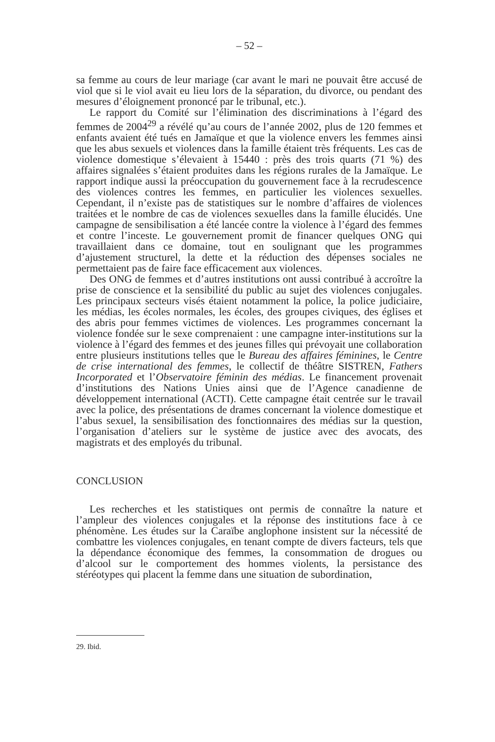– 52 –
sa femme au cours de leur mariage (car avant le mari ne pouvait être accusé de viol que si le viol avait eu lieu lors de la séparation, du divorce, ou pendant des mesures d’éloignement prononcé par le tribunal, etc.).
Le rapport du Comité sur l’élimination des discriminations à l’égard des femmes de 2004<sup>29</sup> a révélé qu’au cours de l’année 2002, plus de 120 femmes et enfants avaient été tués en Jamaïque et que la violence envers les femmes ainsi que les abus sexuels et violences dans la famille étaient très fréquents. Les cas de violence domestique s’élevaient à 15440 : près des trois quarts (71 %) des affaires signalées s’étaient produites dans les régions rurales de la Jamaïque. Le rapport indique aussi la préoccupation du gouvernement face à la recrudescence des violences contres les femmes, en particulier les violences sexuelles. Cependant, il n’existe pas de statistiques sur le nombre d’affaires de violences traitées et le nombre de cas de violences sexuelles dans la famille élucidés. Une campagne de sensibilisation a été lancée contre la violence à l’égard des femmes et contre l’inceste. Le gouvernement promit de financer quelques ONG qui travaillaient dans ce domaine, tout en soulignant que les programmes d’ajustement structurel, la dette et la réduction des dépenses sociales ne permettaient pas de faire face efficacement aux violences.
Des ONG de femmes et d’autres institutions ont aussi contribué à accroître la prise de conscience et la sensibilité du public au sujet des violences conjugales. Les principaux secteurs visés étaient notamment la police, la police judiciaire, les médias, les écoles normales, les écoles, des groupes civiques, des églises et des abris pour femmes victimes de violences. Les programmes concernant la violence fondée sur le sexe comprenaient : une campagne inter-institutions sur la violence à l’égard des femmes et des jeunes filles qui prévoyait une collaboration entre plusieurs institutions telles que le Bureau des affaires féminines, le Centre de crise international des femmes, le collectif de théâtre SISTREN, Fathers Incorporated et l’Observatoire féminin des médias. Le financement provenait d’institutions des Nations Unies ainsi que de l’Agence canadienne de développement international (ACTI). Cette campagne était centrée sur le travail avec la police, des présentations de drames concernant la violence domestique et l’abus sexuel, la sensibilisation des fonctionnaires des médias sur la question, l’organisation d’ateliers sur le système de justice avec des avocats, des magistrats et des employés du tribunal.
CONCLUSION
Les recherches et les statistiques ont permis de connaître la nature et l’ampleur des violences conjugales et la réponse des institutions face à ce phénomène. Les études sur la Caraïbe anglophone insistent sur la nécessité de combattre les violences conjugales, en tenant compte de divers facteurs, tels que la dépendance économique des femmes, la consommation de drogues ou d’alcool sur le comportement des hommes violents, la persistance des stéréotypes qui placent la femme dans une situation de subordination,
29. Ibid.